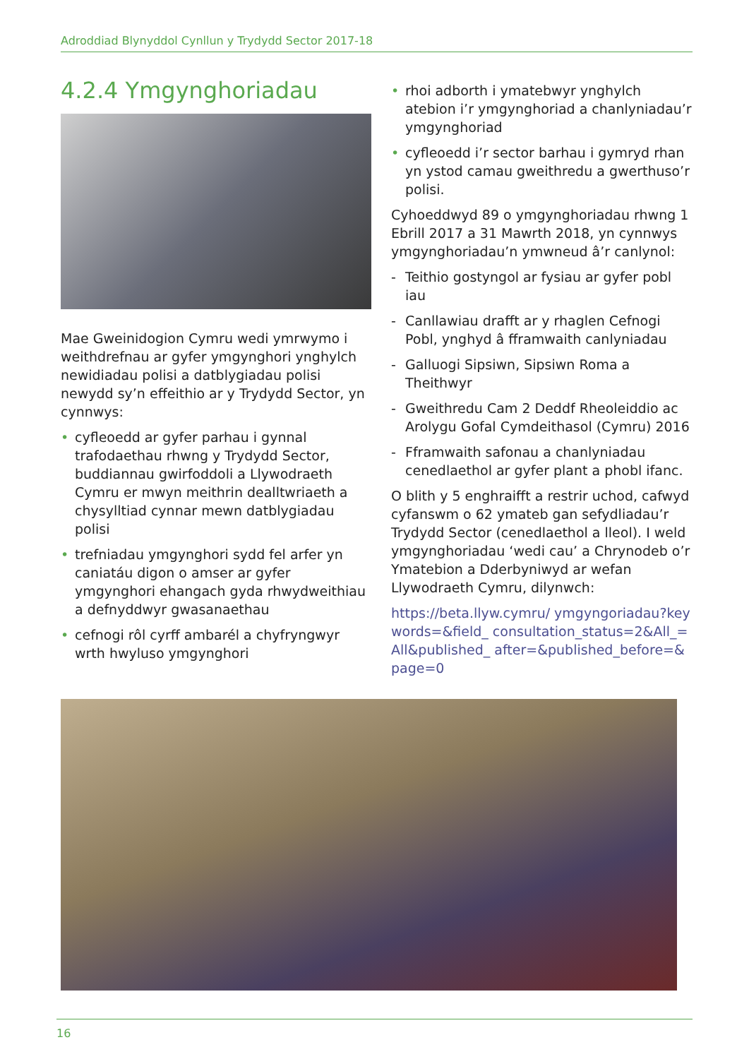Adroddiad Blynyddol Cynllun y Trydydd Sector 2017-18
4.2.4 Ymgynghoriadau
Mae Gweinidogion Cymru wedi ymrwymo i weithdrefnau ar gyfer ymgynghori ynghylch newidiadau polisi a datblygiadau polisi newydd sy’n effeithio ar y Trydydd Sector, yn cynnwys:
• cyfleoedd ar gyfer parhau i gynnal trafodaethau rhwng y Trydydd Sector, buddiannau gwirfoddoli a Llywodraeth Cymru er mwyn meithrin dealltwriaeth a chysylltiad cynnar mewn datblygiadau polisi
• trefniadau ymgynghori sydd fel arfer yn caniatáu digon o amser ar gyfer ymgynghori ehangach gyda rhwydweithiau a defnyddwyr gwasanaethau
• cefnogi rôl cyrff ambarél a chyfryngwyr wrth hwyluso ymgynghori
• rhoi adborth i ymatebwyr ynghylch atebion i’r ymgynghoriad a chanlyniadau’r ymgynghoriad
• cyfleoedd i’r sector barhau i gymryd rhan yn ystod camau gweithredu a gwerthuso’r polisi.
Cyhoeddwyd 89 o ymgynghoriadau rhwng 1 Ebrill 2017 a 31 Mawrth 2018, yn cynnwys ymgynghoriadau’n ymwneud â’r canlynol:
- Teithio gostyngol ar fysiau ar gyfer pobl iau
- Canllawiau drafft ar y rhaglen Cefnogi Pobl, ynghyd â fframwaith canlyniadau
- Galluogi Sipsiwn, Sipsiwn Roma a Theithwyr
- Gweithredu Cam 2 Deddf Rheoleiddio ac Arolygu Gofal Cymdeithasol (Cymru) 2016
- Fframwaith safonau a chanlyniadau cenedlaethol ar gyfer plant a phobl ifanc.
O blith y 5 enghraifft a restrir uchod, cafwyd cyfanswm o 62 ymateb gan sefydliadau’r Trydydd Sector (cenedlaethol a lleol). I weld ymgynghoriadau ‘wedi cau’ a Chrynodeb o’r Ymatebion a Dderbyniwyd ar wefan Llywodraeth Cymru, dilynwch:
https://beta.llyw.cymru/ ymgyngoriadau?keywords=&field_ consultation_status=2&All_=All&published_ after=&published_before=&page=0
16